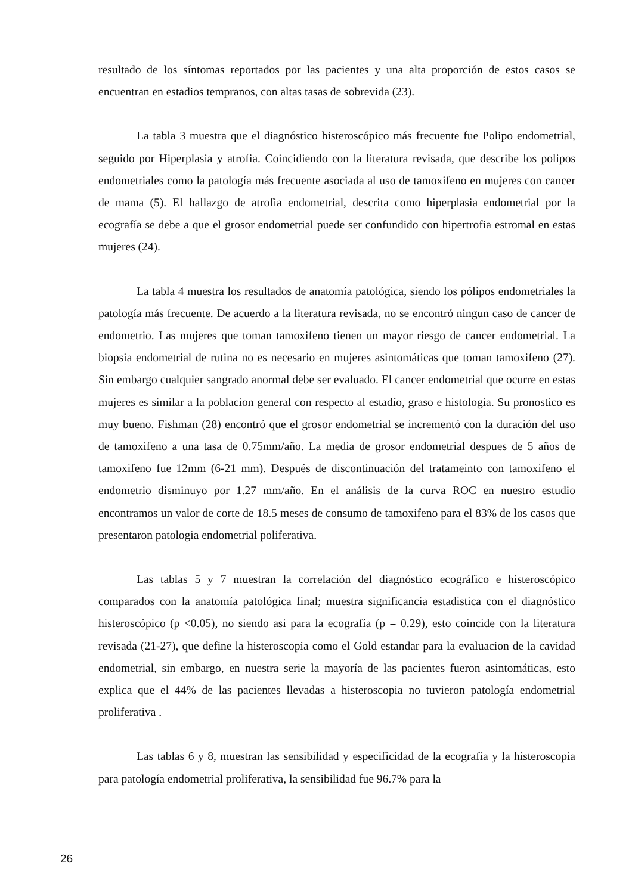resultado de los síntomas reportados por las pacientes y una alta proporción de estos casos se encuentran en estadios tempranos, con altas tasas de sobrevida (23).
La tabla 3 muestra que el diagnóstico histeroscópico más frecuente fue Polipo endometrial, seguido por Hiperplasia y atrofia. Coincidiendo con la literatura revisada, que describe los polipos endometriales como la patología más frecuente asociada al uso de tamoxifeno en mujeres con cancer de mama (5). El hallazgo de atrofia endometrial, descrita como hiperplasia endometrial por la ecografía se debe a que el grosor endometrial puede ser confundido con hipertrofia estromal en estas mujeres (24).
La tabla 4 muestra los resultados de anatomía patológica, siendo los pólipos endometriales la patología más frecuente. De acuerdo a la literatura revisada, no se encontró ningun caso de cancer de endometrio. Las mujeres que toman tamoxifeno tienen un mayor riesgo de cancer endometrial. La biopsia endometrial de rutina no es necesario en mujeres asintomáticas que toman tamoxifeno (27). Sin embargo cualquier sangrado anormal debe ser evaluado. El cancer endometrial que ocurre en estas mujeres es similar a la poblacion general con respecto al estadío, graso e histologia. Su pronostico es muy bueno. Fishman (28) encontró que el grosor endometrial se incrementó con la duración del uso de tamoxifeno a una tasa de 0.75mm/año. La media de grosor endometrial despues de 5 años de tamoxifeno fue 12mm (6-21 mm). Después de discontinuación del tratameinto con tamoxifeno el endometrio disminuyo por 1.27 mm/año. En el análisis de la curva ROC en nuestro estudio encontramos un valor de corte de 18.5 meses de consumo de tamoxifeno para el 83% de los casos que presentaron patologia endometrial poliferativa.
Las tablas 5 y 7 muestran la correlación del diagnóstico ecográfico e histeroscópico comparados con la anatomía patológica final; muestra significancia estadistica con el diagnóstico histeroscópico (p <0.05), no siendo asi para la ecografía (p = 0.29), esto coincide con la literatura revisada (21-27), que define la histeroscopia como el Gold estandar para la evaluacion de la cavidad endometrial, sin embargo, en nuestra serie la mayoría de las pacientes fueron asintomáticas, esto explica que el 44% de las pacientes llevadas a histeroscopia no tuvieron patología endometrial proliferativa .
Las tablas 6 y 8, muestran las sensibilidad y especificidad de la ecografia y la histeroscopia para patología endometrial proliferativa, la sensibilidad fue 96.7% para la
26